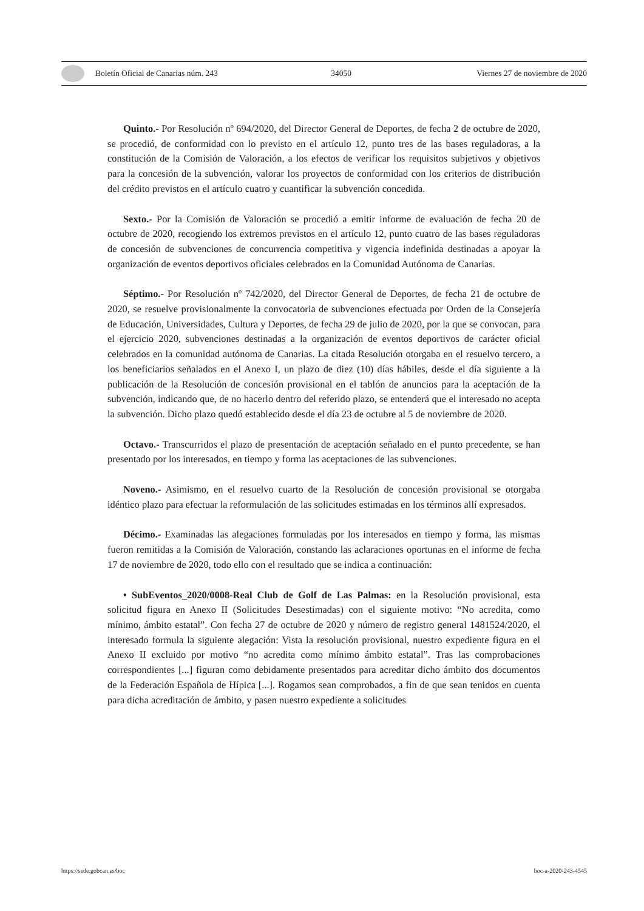Boletín Oficial de Canarias núm. 243 34050 Viernes 27 de noviembre de 2020
Quinto.- Por Resolución nº 694/2020, del Director General de Deportes, de fecha 2 de octubre de 2020, se procedió, de conformidad con lo previsto en el artículo 12, punto tres de las bases reguladoras, a la constitución de la Comisión de Valoración, a los efectos de verificar los requisitos subjetivos y objetivos para la concesión de la subvención, valorar los proyectos de conformidad con los criterios de distribución del crédito previstos en el artículo cuatro y cuantificar la subvención concedida.
Sexto.- Por la Comisión de Valoración se procedió a emitir informe de evaluación de fecha 20 de octubre de 2020, recogiendo los extremos previstos en el artículo 12, punto cuatro de las bases reguladoras de concesión de subvenciones de concurrencia competitiva y vigencia indefinida destinadas a apoyar la organización de eventos deportivos oficiales celebrados en la Comunidad Autónoma de Canarias.
Séptimo.- Por Resolución nº 742/2020, del Director General de Deportes, de fecha 21 de octubre de 2020, se resuelve provisionalmente la convocatoria de subvenciones efectuada por Orden de la Consejería de Educación, Universidades, Cultura y Deportes, de fecha 29 de julio de 2020, por la que se convocan, para el ejercicio 2020, subvenciones destinadas a la organización de eventos deportivos de carácter oficial celebrados en la comunidad autónoma de Canarias. La citada Resolución otorgaba en el resuelvo tercero, a los beneficiarios señalados en el Anexo I, un plazo de diez (10) días hábiles, desde el día siguiente a la publicación de la Resolución de concesión provisional en el tablón de anuncios para la aceptación de la subvención, indicando que, de no hacerlo dentro del referido plazo, se entenderá que el interesado no acepta la subvención. Dicho plazo quedó establecido desde el día 23 de octubre al 5 de noviembre de 2020.
Octavo.- Transcurridos el plazo de presentación de aceptación señalado en el punto precedente, se han presentado por los interesados, en tiempo y forma las aceptaciones de las subvenciones.
Noveno.- Asimismo, en el resuelvo cuarto de la Resolución de concesión provisional se otorgaba idéntico plazo para efectuar la reformulación de las solicitudes estimadas en los términos allí expresados.
Décimo.- Examinadas las alegaciones formuladas por los interesados en tiempo y forma, las mismas fueron remitidas a la Comisión de Valoración, constando las aclaraciones oportunas en el informe de fecha 17 de noviembre de 2020, todo ello con el resultado que se indica a continuación:
• SubEventos_2020/0008-Real Club de Golf de Las Palmas: en la Resolución provisional, esta solicitud figura en Anexo II (Solicitudes Desestimadas) con el siguiente motivo: “No acredita, como mínimo, ámbito estatal”. Con fecha 27 de octubre de 2020 y número de registro general 1481524/2020, el interesado formula la siguiente alegación: Vista la resolución provisional, nuestro expediente figura en el Anexo II excluido por motivo “no acredita como mínimo ámbito estatal”. Tras las comprobaciones correspondientes [...] figuran como debidamente presentados para acreditar dicho ámbito dos documentos de la Federación Española de Hípica [...]. Rogamos sean comprobados, a fin de que sean tenidos en cuenta para dicha acreditación de ámbito, y pasen nuestro expediente a solicitudes
https://sede.gobcan.es/boc boc-a-2020-243-4545